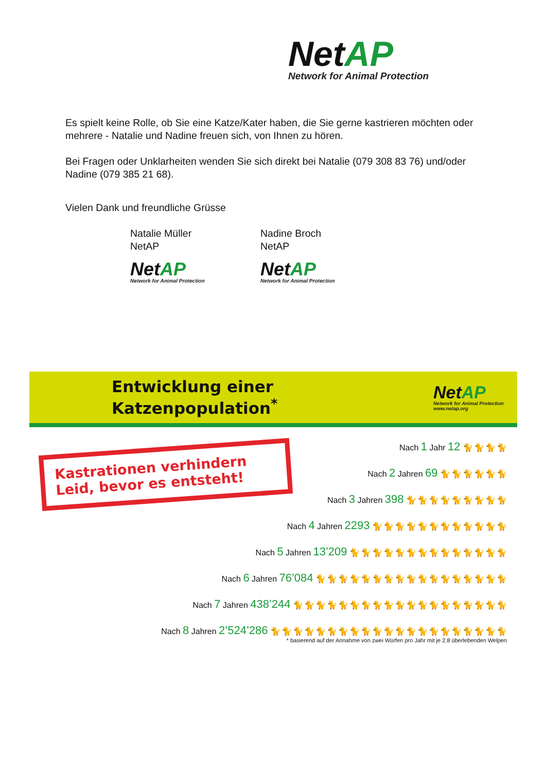Net AP
Network for Animal Protection
Es spielt keine Rolle, ob Sie eine Katze/Kater haben, die Sie gerne kastrieren möchten oder mehrere - Natalie und Nadine freuen sich, von Ihnen zu hören.
Bei Fragen oder Unklarheiten wenden Sie sich direkt bei Natalie (079 308 83 76) und/oder Nadine (079 385 21 68).
Vielen Dank und freundliche Grüsse
Natalie Müller
NetAP
Net AP
Network for Animal Protection
Nadine Broch
NetAP
Net AP
Network for Animal Protection
Entwicklung einer Katzenpopulation<sup>*</sup>
Net AP
Network for Animal Protection
www.netap.org
Kastrationen verhindern Leid, bevor es entsteht!
Nach 1 Jahr 12 🐈🐈🐈🐈
Nach 2 Jahren 69 🐈🐈🐈🐈🐈🐈
Nach 3 Jahren 398 🐈🐈🐈🐈🐈🐈🐈🐈🐈
Nach 4 Jahren 2293 🐈🐈🐈🐈🐈🐈🐈🐈🐈🐈🐈🐈
Nach 5 Jahren 13’209 🐈🐈🐈🐈🐈🐈🐈🐈🐈🐈🐈🐈🐈🐈
Nach 6 Jahren 76’084 🐈🐈🐈🐈🐈🐈🐈🐈🐈🐈🐈🐈🐈🐈🐈🐈🐈
Nach 7 Jahren 438’244 🐈🐈🐈🐈🐈🐈🐈🐈🐈🐈🐈🐈🐈🐈🐈🐈🐈🐈🐈
Nach 8 Jahren 2’524’286 🐈🐈🐈🐈🐈🐈🐈🐈🐈🐈🐈🐈🐈🐈🐈🐈🐈🐈🐈🐈🐈
* basierend auf der Annahme von zwei Würfen pro Jahr mit je 2.8 überlebenden Welpen